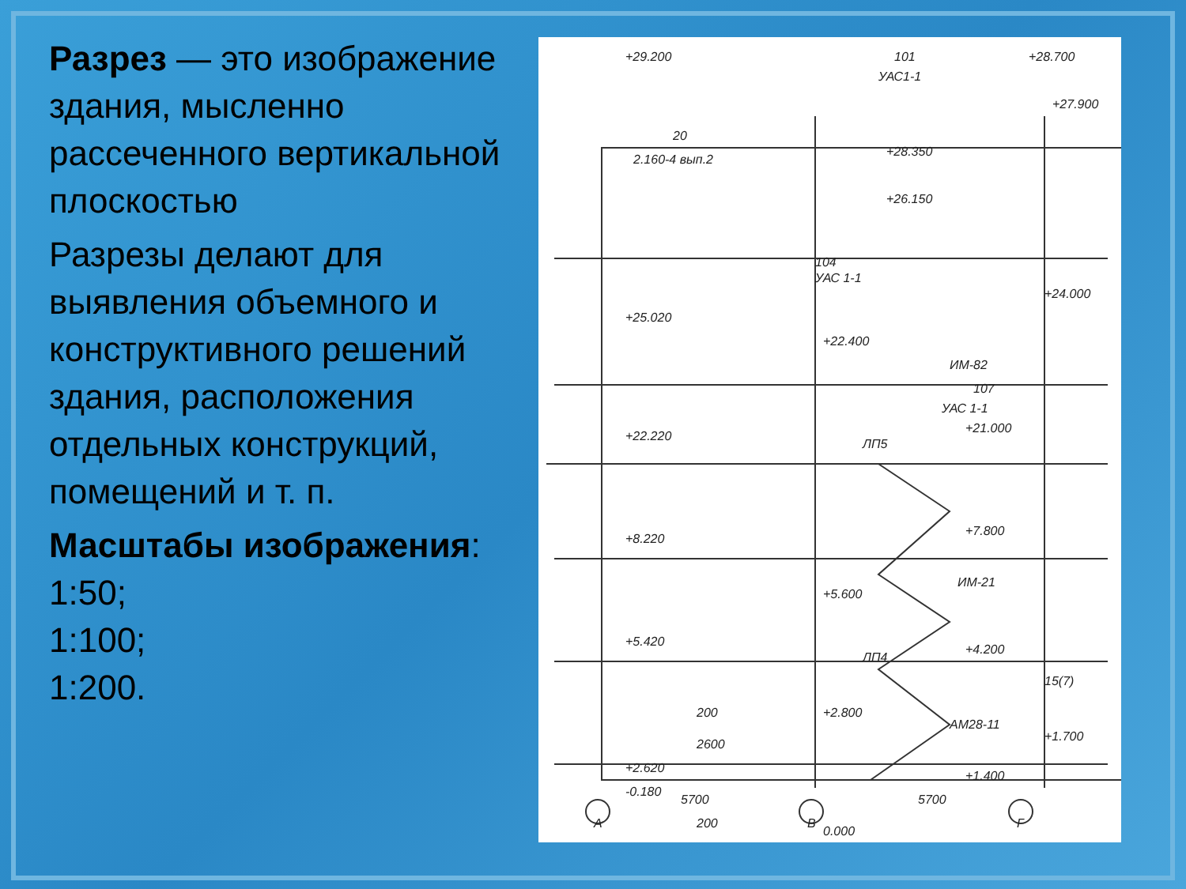Разрез — это изображение здания, мысленно рассеченного вертикальной плоскостью
Разрезы делают для выявления объемного и конструктивного решений здания, расположения отдельных конструкций, помещений и т. п.
Масштабы изображения:
1:50;
1:100;
1:200.
+29.200
101
+28.700
УАС1-1
+27.900
2.160-4 вып.2
+28.350
+26.150
104
УАС 1-1
+24.000
+25.020
ИМ-82
107
УАС 1-1
+22.400
+21.000
+22.220
ЛП5
+7.800
+8.220
ИМ-21
+5.600
+4.200
+5.420
ЛП4
15(7)
+2.800
АМ28-11
+1.700
+1.400
+2.620
0.000
200
2600
-0.180
200
5700
5700
А
В
Г
20